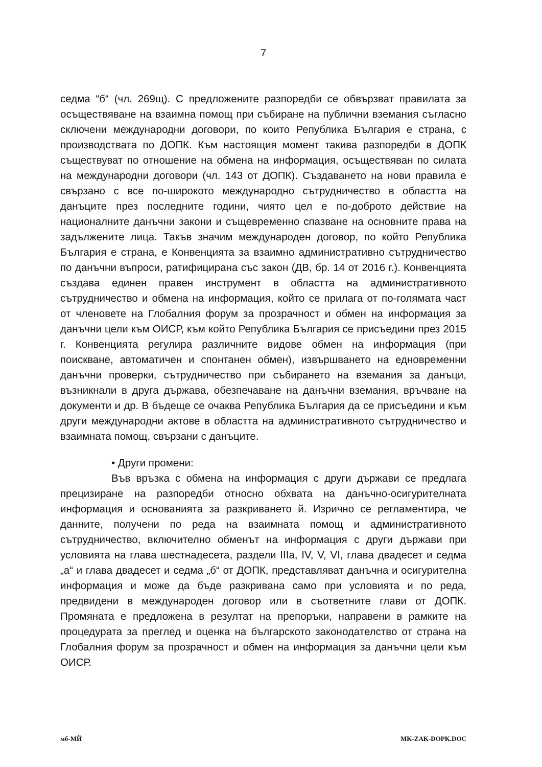7
седма “б“ (чл. 269щ). С предложените разпоредби се обвързват правилата за осъществяване на взаимна помощ при събиране на публични вземания съгласно сключени международни договори, по които Република България е страна, с производствата по ДОПК. Към настоящия момент такива разпоредби в ДОПК съществуват по отношение на обмена на информация, осъществяван по силата на международни договори (чл. 143 от ДОПК). Създаването на нови правила е свързано с все по-широкото международно сътрудничество в областта на данъците през последните години, чиято цел е по-доброто действие на националните данъчни закони и същевременно спазване на основните права на задължените лица. Такъв значим международен договор, по който Република България е страна, е Конвенцията за взаимно административно сътрудничество по данъчни въпроси, ратифицирана със закон (ДВ, бр. 14 от 2016 г.). Конвенцията създава единен правен инструмент в областта на административното сътрудничество и обмена на информация, който се прилага от по-голямата част от членовете на Глобалния форум за прозрачност и обмен на информация за данъчни цели към ОИСР, към който Република България се присъедини през 2015 г. Конвенцията регулира различните видове обмен на информация (при поискване, автоматичен и спонтанен обмен), извършването на едновременни данъчни проверки, сътрудничество при събирането на вземания за данъци, възникнали в друга държава, обезпечаване на данъчни вземания, връчване на документи и др. В бъдеще се очаква Република България да се присъедини и към други международни актове в областта на административното сътрудничество и взаимната помощ, свързани с данъците.
• Други промени:
Във връзка с обмена на информация с други държави се предлага прецизиране на разпоредби относно обхвата на данъчно-осигурителната информация и основанията за разкриването й. Изрично се регламентира, че данните, получени по реда на взаимната помощ и административното сътрудничество, включително обменът на информация с други държави при условията на глава шестнадесета, раздели IIIа, IV, V, VI, глава двадесет и седма „а“ и глава двадесет и седма „б“ от ДОПК, представляват данъчна и осигурителна информация и може да бъде разкривана само при условията и по реда, предвидени в международен договор или в съответните глави от ДОПК. Промяната е предложена в резултат на препоръки, направени в рамките на процедурата за преглед и оценка на българското законодателство от страна на Глобалния форум за прозрачност и обмен на информация за данъчни цели към ОИСР.
мб-МЙ MK-ZAK-DOPK.DOC